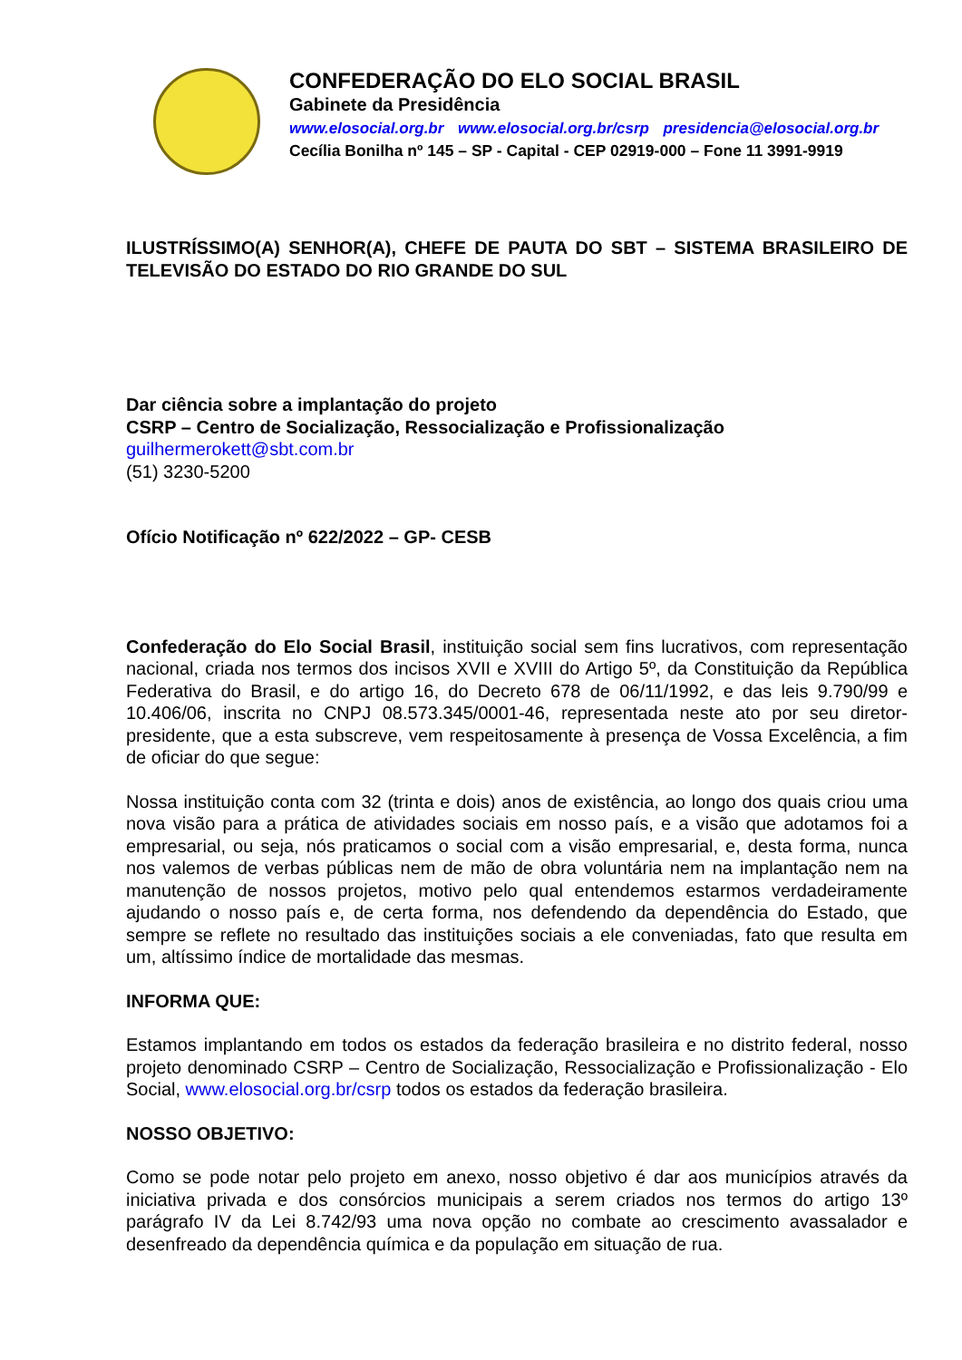CONFEDERAÇÃO DO ELO SOCIAL BRASIL
Gabinete da Presidência
www.elosocial.org.br www.elosocial.org.br/csrp presidencia@elosocial.org.br
Cecília Bonilha nº 145 – SP - Capital - CEP 02919-000 – Fone 11 3991-9919
ILUSTRÍSSIMO(A) SENHOR(A), CHEFE DE PAUTA DO SBT – SISTEMA BRASILEIRO DE TELEVISÃO DO ESTADO DO RIO GRANDE DO SUL
Dar ciência sobre a implantação do projeto
CSRP – Centro de Socialização, Ressocialização e Profissionalização
guilhermerokett@sbt.com.br
(51) 3230-5200
Ofício Notificação nº 622/2022 – GP- CESB
Confederação do Elo Social Brasil, instituição social sem fins lucrativos, com representação nacional, criada nos termos dos incisos XVII e XVIII do Artigo 5º, da Constituição da República Federativa do Brasil, e do artigo 16, do Decreto 678 de 06/11/1992, e das leis 9.790/99 e 10.406/06, inscrita no CNPJ 08.573.345/0001-46, representada neste ato por seu diretor-presidente, que a esta subscreve, vem respeitosamente à presença de Vossa Excelência, a fim de oficiar do que segue:
Nossa instituição conta com 32 (trinta e dois) anos de existência, ao longo dos quais criou uma nova visão para a prática de atividades sociais em nosso país, e a visão que adotamos foi a empresarial, ou seja, nós praticamos o social com a visão empresarial, e, desta forma, nunca nos valemos de verbas públicas nem de mão de obra voluntária nem na implantação nem na manutenção de nossos projetos, motivo pelo qual entendemos estarmos verdadeiramente ajudando o nosso país e, de certa forma, nos defendendo da dependência do Estado, que sempre se reflete no resultado das instituições sociais a ele conveniadas, fato que resulta em um, altíssimo índice de mortalidade das mesmas.
INFORMA QUE:
Estamos implantando em todos os estados da federação brasileira e no distrito federal, nosso projeto denominado CSRP – Centro de Socialização, Ressocialização e Profissionalização - Elo Social, www.elosocial.org.br/csrp todos os estados da federação brasileira.
NOSSO OBJETIVO:
Como se pode notar pelo projeto em anexo, nosso objetivo é dar aos municípios através da iniciativa privada e dos consórcios municipais a serem criados nos termos do artigo 13º parágrafo IV da Lei 8.742/93 uma nova opção no combate ao crescimento avassalador e desenfreado da dependência química e da população em situação de rua.